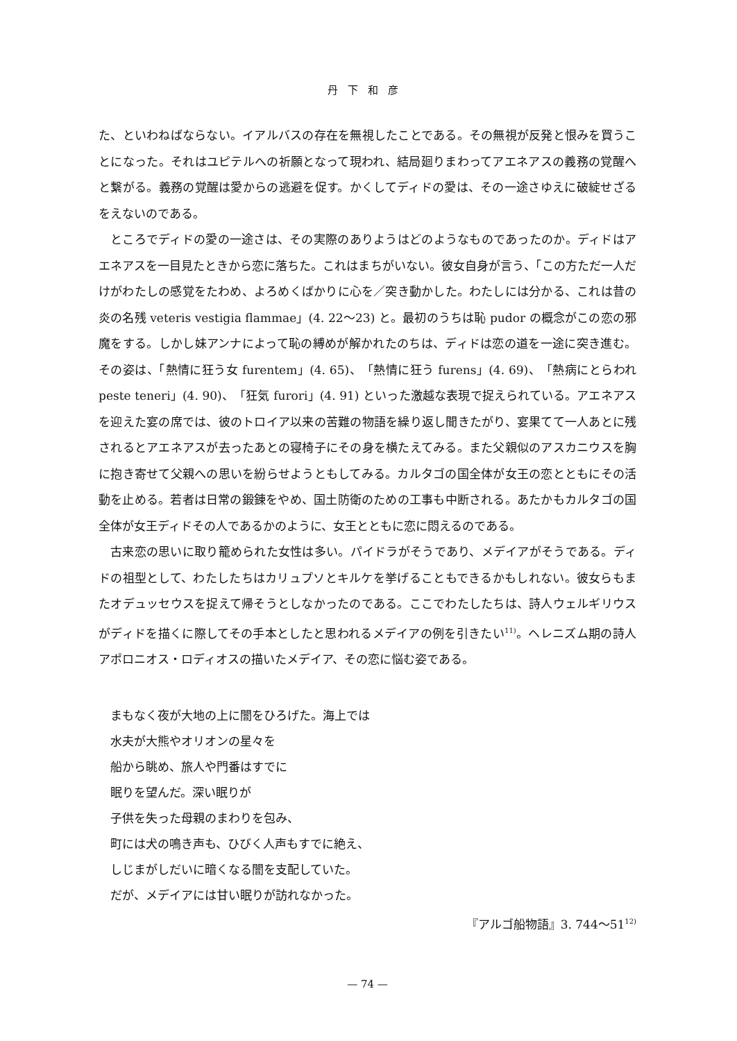丹下和彦
た、といわねばならない。イアルバスの存在を無視したことである。その無視が反発と恨みを買うことになった。それはユピテルへの祈願となって現われ、結局廻りまわってアエネアスの義務の覚醒へと繋がる。義務の覚醒は愛からの逃避を促す。かくしてディドの愛は、その一途さゆえに破綻せざるをえないのである。
ところでディドの愛の一途さは、その実際のありようはどのようなものであったのか。ディドはアエネアスを一目見たときから恋に落ちた。これはまちがいない。彼女自身が言う、「この方ただ一人だけがわたしの感覚をたわめ、よろめくばかりに心を／突き動かした。わたしには分かる、これは昔の炎の名残 veteris vestigia flammae」(4. 22～23) と。最初のうちは恥 pudor の概念がこの恋の邪魔をする。しかし妹アンナによって恥の縛めが解かれたのちは、ディドは恋の道を一途に突き進む。その姿は、「熱情に狂う女 furentem」(4. 65)、「熱情に狂う furens」(4. 69)、「熱病にとらわれ peste teneri」(4. 90)、「狂気 furori」(4. 91) といった激越な表現で捉えられている。アエネアスを迎えた宴の席では、彼のトロイア以来の苦難の物語を繰り返し聞きたがり、宴果てて一人あとに残されるとアエネアスが去ったあとの寝椅子にその身を横たえてみる。また父親似のアスカニウスを胸に抱き寄せて父親への思いを紛らせようともしてみる。カルタゴの国全体が女王の恋とともにその活動を止める。若者は日常の鍛錬をやめ、国土防衛のための工事も中断される。あたかもカルタゴの国全体が女王ディドその人であるかのように、女王とともに恋に悶えるのである。
古来恋の思いに取り籠められた女性は多い。パイドラがそうであり、メデイアがそうである。ディドの祖型として、わたしたちはカリュプソとキルケを挙げることもできるかもしれない。彼女らもまたオデュッセウスを捉えて帰そうとしなかったのである。ここでわたしたちは、詩人ウェルギリウスがディドを描くに際してその手本としたと思われるメデイアの例を引きたい<sup>11)</sup>。ヘレニズム期の詩人アポロニオス・ロディオスの描いたメデイア、その恋に悩む姿である。
まもなく夜が大地の上に闇をひろげた。海上では
水夫が大熊やオリオンの星々を
船から眺め、旅人や門番はすでに
眠りを望んだ。深い眠りが
子供を失った母親のまわりを包み、
町には犬の鳴き声も、ひびく人声もすでに絶え、
しじまがしだいに暗くなる闇を支配していた。
だが、メデイアには甘い眠りが訪れなかった。
『アルゴ船物語』3. 744～51<sup>12)</sup>
— 74 —